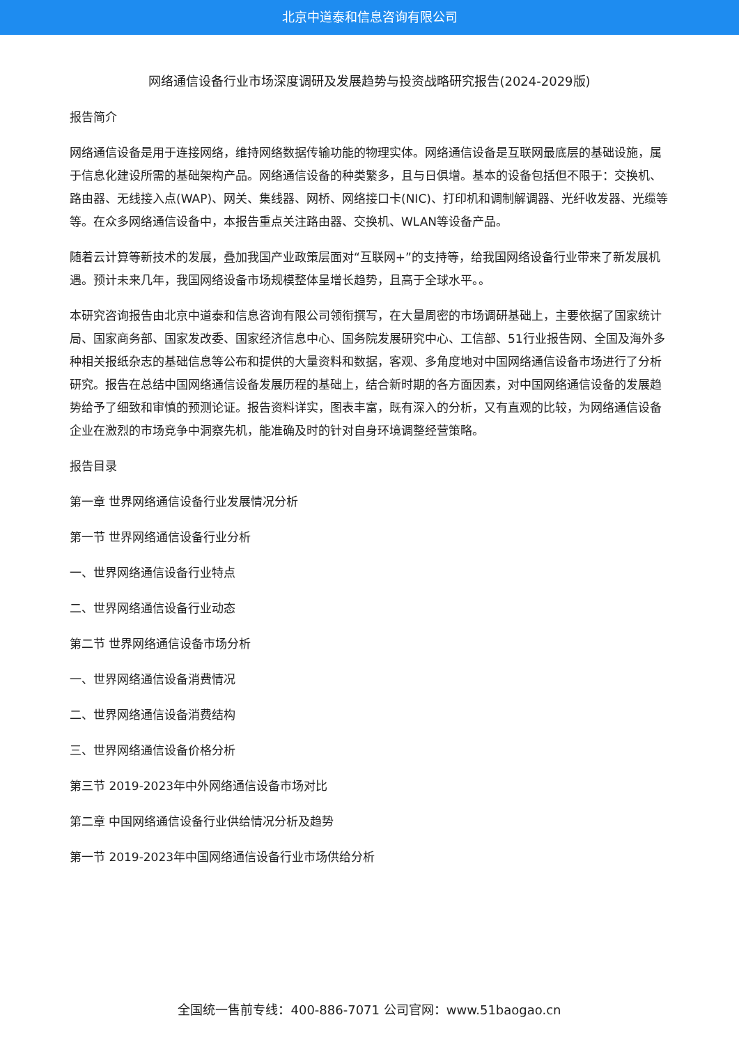北京中道泰和信息咨询有限公司
网络通信设备行业市场深度调研及发展趋势与投资战略研究报告(2024-2029版)
报告简介
网络通信设备是用于连接网络，维持网络数据传输功能的物理实体。网络通信设备是互联网最底层的基础设施，属于信息化建设所需的基础架构产品。网络通信设备的种类繁多，且与日俱增。基本的设备包括但不限于：交换机、路由器、无线接入点(WAP)、网关、集线器、网桥、网络接口卡(NIC)、打印机和调制解调器、光纤收发器、光缆等等。在众多网络通信设备中，本报告重点关注路由器、交换机、WLAN等设备产品。
随着云计算等新技术的发展，叠加我国产业政策层面对“互联网+”的支持等，给我国网络设备行业带来了新发展机遇。预计未来几年，我国网络设备市场规模整体呈增长趋势，且高于全球水平。。
本研究咨询报告由北京中道泰和信息咨询有限公司领衔撰写，在大量周密的市场调研基础上，主要依据了国家统计局、国家商务部、国家发改委、国家经济信息中心、国务院发展研究中心、工信部、51行业报告网、全国及海外多种相关报纸杂志的基础信息等公布和提供的大量资料和数据，客观、多角度地对中国网络通信设备市场进行了分析研究。报告在总结中国网络通信设备发展历程的基础上，结合新时期的各方面因素，对中国网络通信设备的发展趋势给予了细致和审慎的预测论证。报告资料详实，图表丰富，既有深入的分析，又有直观的比较，为网络通信设备企业在激烈的市场竞争中洞察先机，能准确及时的针对自身环境调整经营策略。
报告目录
第一章 世界网络通信设备行业发展情况分析
第一节 世界网络通信设备行业分析
一、世界网络通信设备行业特点
二、世界网络通信设备行业动态
第二节 世界网络通信设备市场分析
一、世界网络通信设备消费情况
二、世界网络通信设备消费结构
三、世界网络通信设备价格分析
第三节 2019-2023年中外网络通信设备市场对比
第二章 中国网络通信设备行业供给情况分析及趋势
第一节 2019-2023年中国网络通信设备行业市场供给分析
全国统一售前专线：400-886-7071 公司官网：www.51baogao.cn